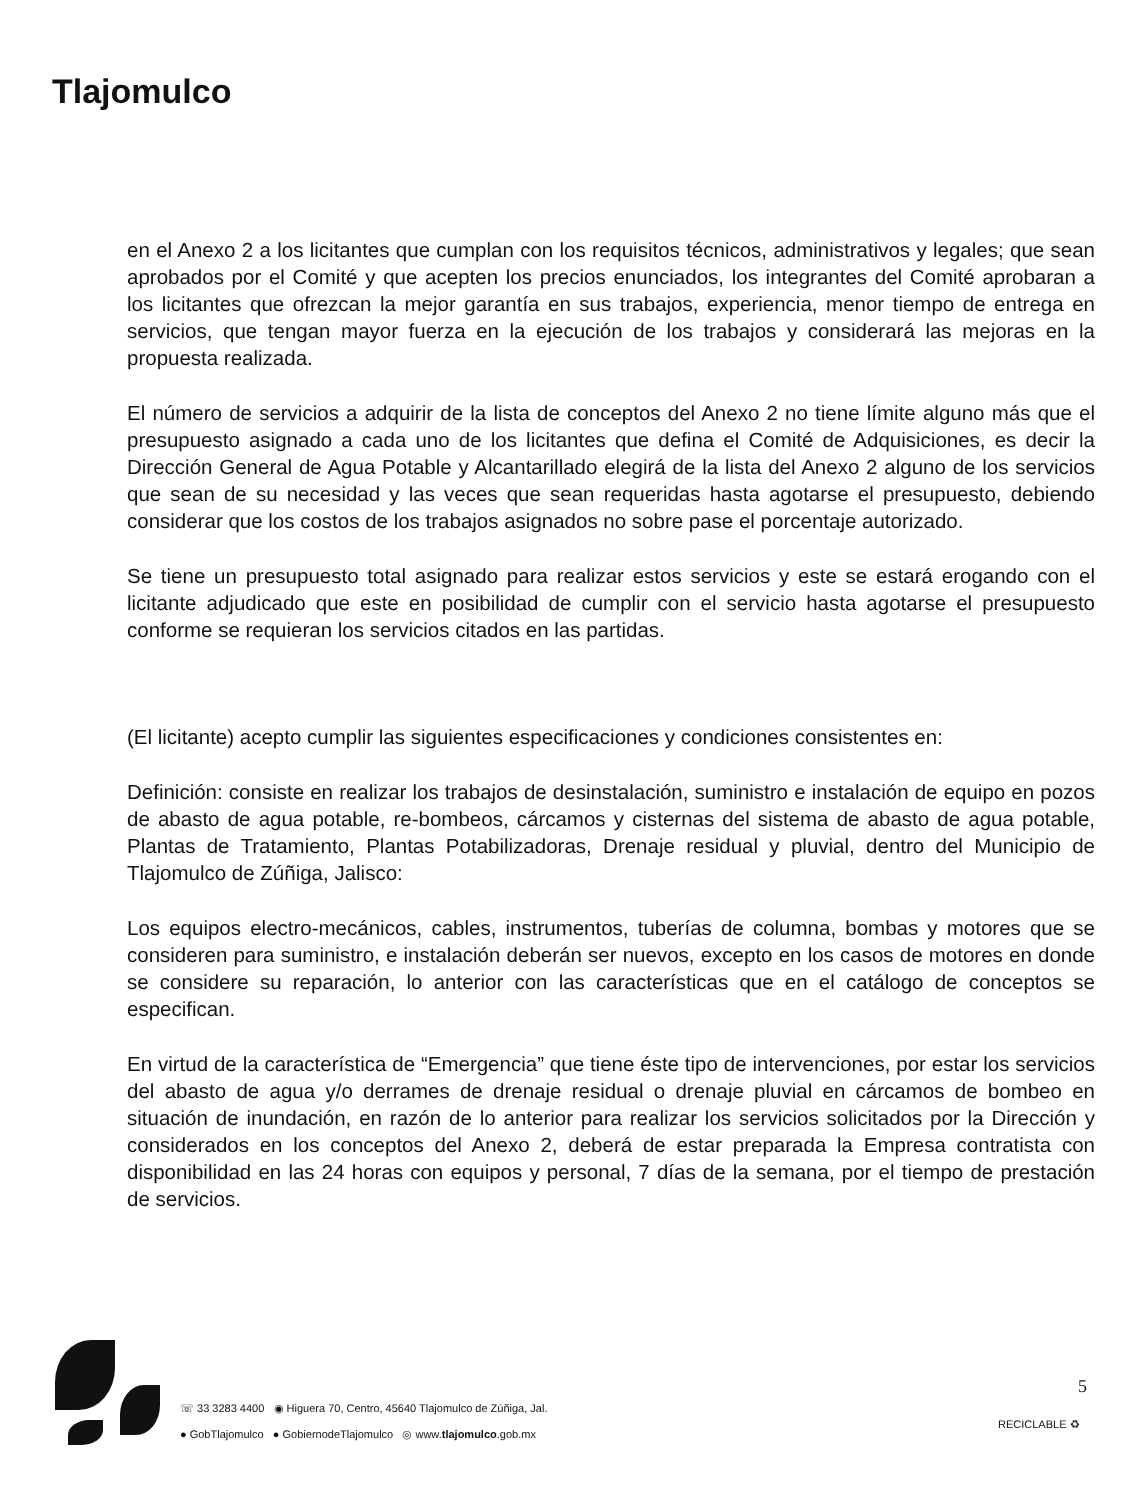Tlajomulco
en el Anexo 2 a los licitantes que cumplan con los requisitos técnicos, administrativos y legales; que sean aprobados por el Comité y que acepten los precios enunciados, los integrantes del Comité aprobaran a los licitantes que ofrezcan la mejor garantía en sus trabajos, experiencia, menor tiempo de entrega en servicios, que tengan mayor fuerza en la ejecución de los trabajos y considerará las mejoras en la propuesta realizada.
El número de servicios a adquirir de la lista de conceptos del Anexo 2 no tiene límite alguno más que el presupuesto asignado a cada uno de los licitantes que defina el Comité de Adquisiciones, es decir la Dirección General de Agua Potable y Alcantarillado elegirá de la lista del Anexo 2 alguno de los servicios que sean de su necesidad y las veces que sean requeridas hasta agotarse el presupuesto, debiendo considerar que los costos de los trabajos asignados no sobre pase el porcentaje autorizado.
Se tiene un presupuesto total asignado para realizar estos servicios y este se estará erogando con el licitante adjudicado que este en posibilidad de cumplir con el servicio hasta agotarse el presupuesto conforme se requieran los servicios citados en las partidas.
(El licitante) acepto cumplir las siguientes especificaciones y condiciones consistentes en:
Definición: consiste en realizar los trabajos de desinstalación, suministro e instalación de equipo en pozos de abasto de agua potable, re-bombeos, cárcamos y cisternas del sistema de abasto de agua potable, Plantas de Tratamiento, Plantas Potabilizadoras, Drenaje residual y pluvial, dentro del Municipio de Tlajomulco de Zúñiga, Jalisco:
Los equipos electro-mecánicos, cables, instrumentos, tuberías de columna, bombas y motores que se consideren para suministro, e instalación deberán ser nuevos, excepto en los casos de motores en donde se considere su reparación, lo anterior con las características que en el catálogo de conceptos se especifican.
En virtud de la característica de “Emergencia” que tiene éste tipo de intervenciones, por estar los servicios del abasto de agua y/o derrames de drenaje residual o drenaje pluvial en cárcamos de bombeo en situación de inundación, en razón de lo anterior para realizar los servicios solicitados por la Dirección y considerados en los conceptos del Anexo 2, deberá de estar preparada la Empresa contratista con disponibilidad en las 24 horas con equipos y personal, 7 días de la semana, por el tiempo de prestación de servicios.
☏ 33 3283 4400 ◉ Higuera 70, Centro, 45640 Tlajomulco de Zúñiga, Jal.
● GobTlajomulco ● GobiernodeTlajomulco ◎ www.tlajomulco.gob.mx
5
RECICLABLE ♻